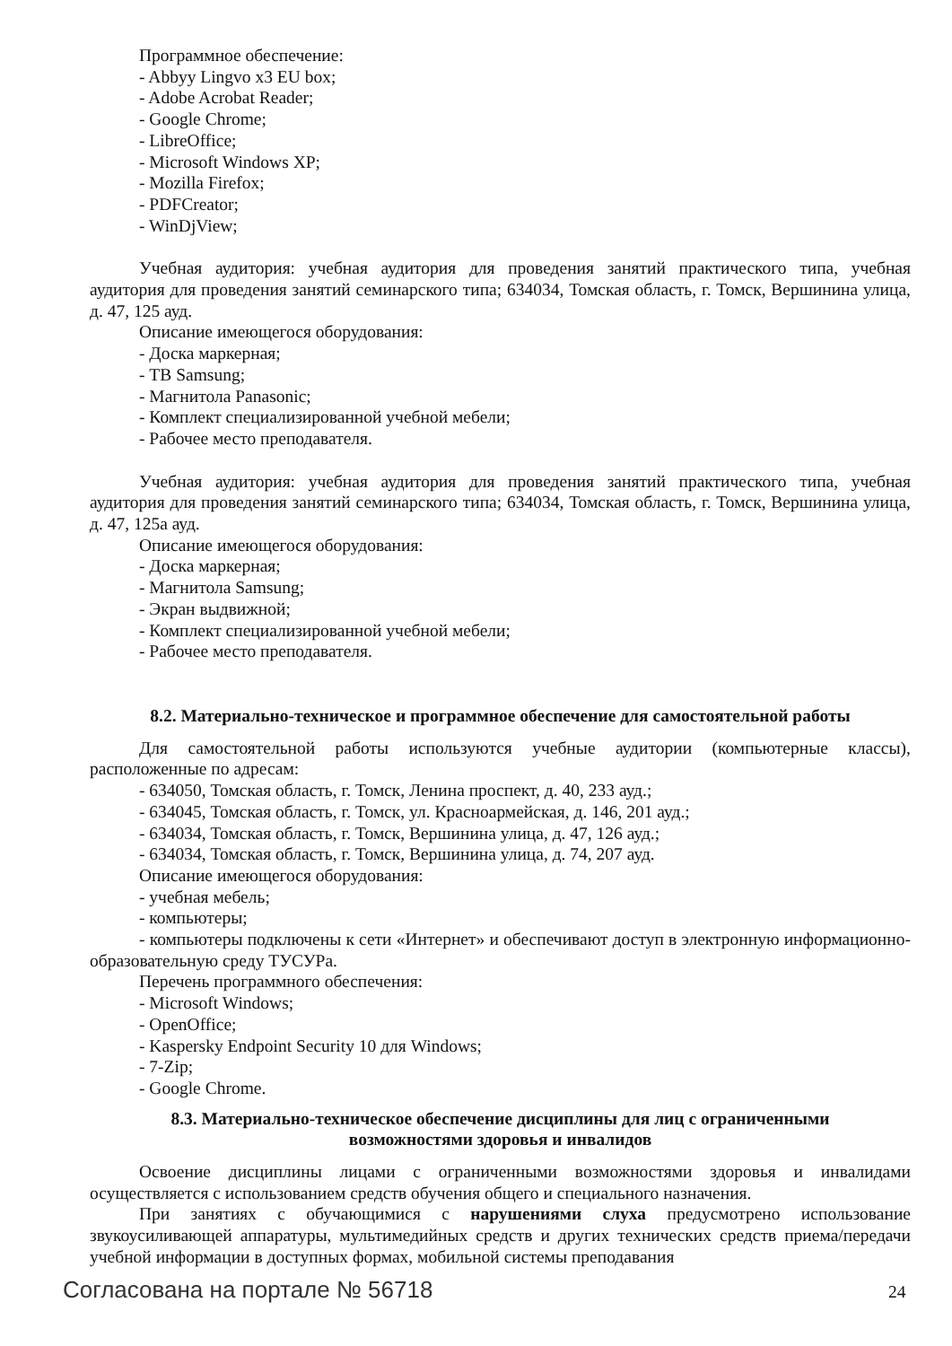Программное обеспечение:
- Abbyy Lingvo x3 EU box;
- Adobe Acrobat Reader;
- Google Chrome;
- LibreOffice;
- Microsoft Windows XP;
- Mozilla Firefox;
- PDFCreator;
- WinDjView;
Учебная аудитория: учебная аудитория для проведения занятий практического типа, учебная аудитория для проведения занятий семинарского типа; 634034, Томская область, г. Томск, Вершинина улица, д. 47, 125 ауд.
Описание имеющегося оборудования:
- Доска маркерная;
- ТВ Samsung;
- Магнитола Panasonic;
- Комплект специализированной учебной мебели;
- Рабочее место преподавателя.
Учебная аудитория: учебная аудитория для проведения занятий практического типа, учебная аудитория для проведения занятий семинарского типа; 634034, Томская область, г. Томск, Вершинина улица, д. 47, 125а ауд.
Описание имеющегося оборудования:
- Доска маркерная;
- Магнитола Samsung;
- Экран выдвижной;
- Комплект специализированной учебной мебели;
- Рабочее место преподавателя.
8.2. Материально-техническое и программное обеспечение для самостоятельной работы
Для самостоятельной работы используются учебные аудитории (компьютерные классы), расположенные по адресам:
- 634050, Томская область, г. Томск, Ленина проспект, д. 40, 233 ауд.;
- 634045, Томская область, г. Томск, ул. Красноармейская, д. 146, 201 ауд.;
- 634034, Томская область, г. Томск, Вершинина улица, д. 47, 126 ауд.;
- 634034, Томская область, г. Томск, Вершинина улица, д. 74, 207 ауд.
Описание имеющегося оборудования:
- учебная мебель;
- компьютеры;
- компьютеры подключены к сети «Интернет» и обеспечивают доступ в электронную информационно-образовательную среду ТУСУРа.
Перечень программного обеспечения:
- Microsoft Windows;
- OpenOffice;
- Kaspersky Endpoint Security 10 для Windows;
- 7-Zip;
- Google Chrome.
8.3. Материально-техническое обеспечение дисциплины для лиц с ограниченными
возможностями здоровья и инвалидов
Освоение дисциплины лицами с ограниченными возможностями здоровья и инвалидами осуществляется с использованием средств обучения общего и специального назначения.
При занятиях с обучающимися с нарушениями слуха предусмотрено использование звукоусиливающей аппаратуры, мультимедийных средств и других технических средств приема/передачи учебной информации в доступных формах, мобильной системы преподавания
Согласована на портале № 56718 24